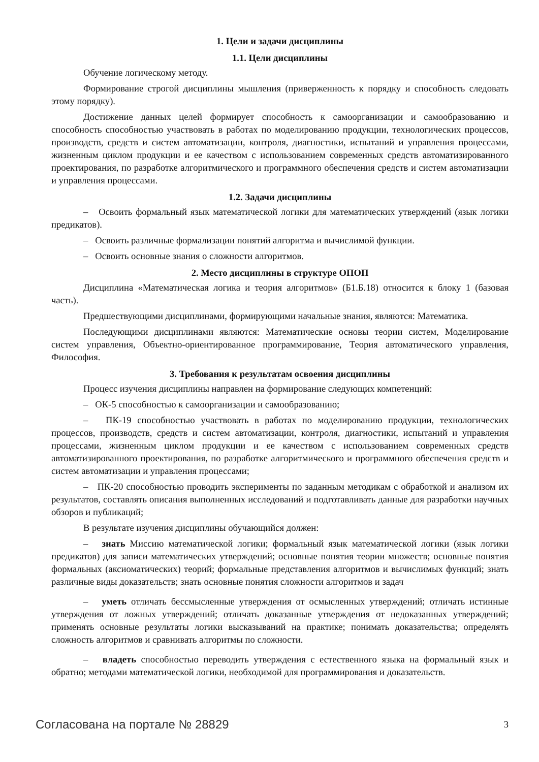1. Цели и задачи дисциплины
1.1. Цели дисциплины
Обучение логическому методу.
Формирование строгой дисциплины мышления (приверженность к порядку и способность следовать этому порядку).
Достижение данных целей формирует способность к самоорганизации и самообразованию и способность способностью участвовать в работах по моделированию продукции, технологических процессов, производств, средств и систем автоматизации, контроля, диагностики, испытаний и управления процессами, жизненным циклом продукции и ее качеством с использованием современных средств автоматизированного проектирования, по разработке алгоритмического и программного обеспечения средств и систем автоматизации и управления процессами.
1.2. Задачи дисциплины
– Освоить формальный язык математической логики для математических утверждений (язык логики предикатов).
– Освоить различные формализации понятий алгоритма и вычислимой функции.
– Освоить основные знания о сложности алгоритмов.
2. Место дисциплины в структуре ОПОП
Дисциплина «Математическая логика и теория алгоритмов» (Б1.Б.18) относится к блоку 1 (базовая часть).
Предшествующими дисциплинами, формирующими начальные знания, являются: Математика.
Последующими дисциплинами являются: Математические основы теории систем, Моделирование систем управления, Объектно-ориентированное программирование, Теория автоматического управления, Философия.
3. Требования к результатам освоения дисциплины
Процесс изучения дисциплины направлен на формирование следующих компетенций:
– ОК-5 способностью к самоорганизации и самообразованию;
– ПК-19 способностью участвовать в работах по моделированию продукции, технологических процессов, производств, средств и систем автоматизации, контроля, диагностики, испытаний и управления процессами, жизненным циклом продукции и ее качеством с использованием современных средств автоматизированного проектирования, по разработке алгоритмического и программного обеспечения средств и систем автоматизации и управления процессами;
– ПК-20 способностью проводить эксперименты по заданным методикам с обработкой и анализом их результатов, составлять описания выполненных исследований и подготавливать данные для разработки научных обзоров и публикаций;
В результате изучения дисциплины обучающийся должен:
– знать Миссию математической логики; формальный язык математической логики (язык логики предикатов) для записи математических утверждений; основные понятия теории множеств; основные понятия формальных (аксиоматических) теорий; формальные представления алгоритмов и вычислимых функций; знать различные виды доказательств; знать основные понятия сложности алгоритмов и задач
– уметь отличать бессмысленные утверждения от осмысленных утверждений; отличать истинные утверждения от ложных утверждений; отличать доказанные утверждения от недоказанных утверждений; применять основные результаты логики высказываний на практике; понимать доказательства; определять сложность алгоритмов и сравнивать алгоритмы по сложности.
– владеть способностью переводить утверждения с естественного языка на формальный язык и обратно; методами математической логики, необходимой для программирования и доказательств.
Согласована на портале № 28829 3